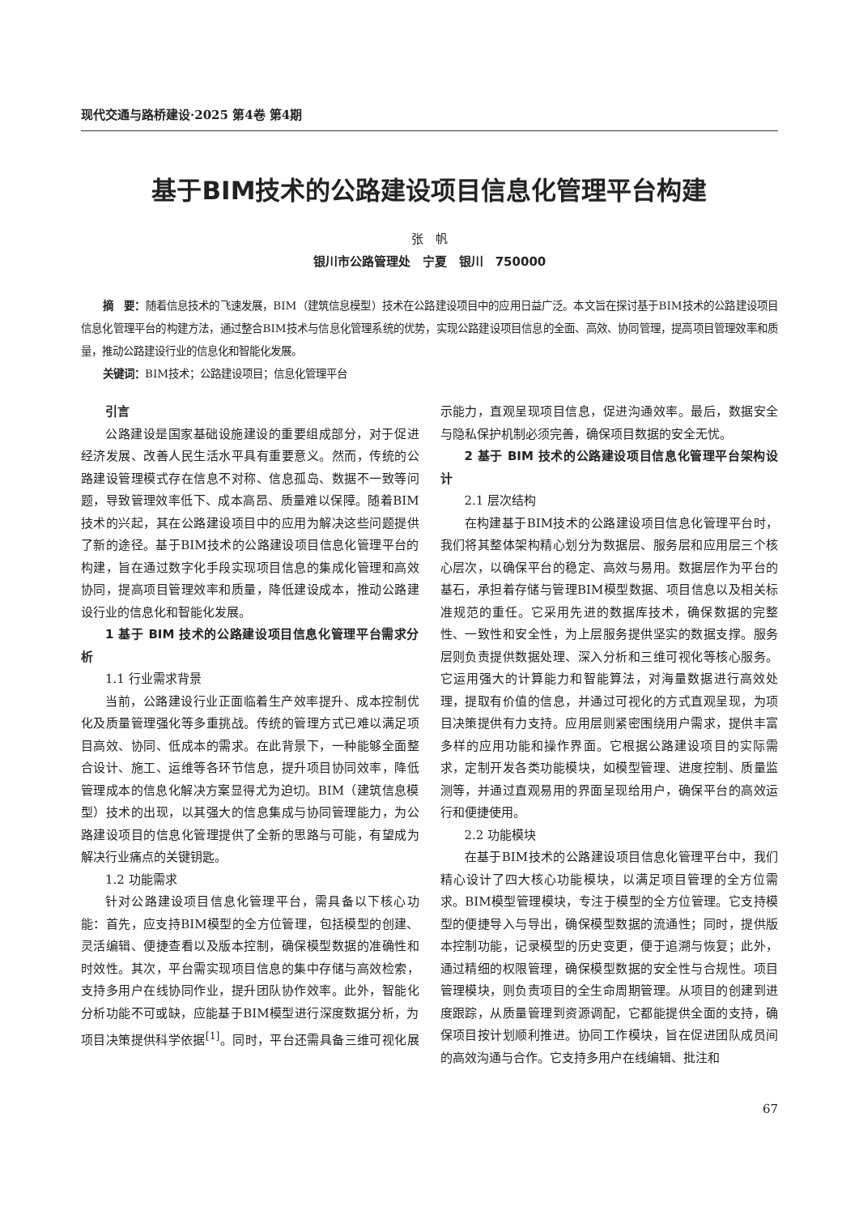现代交通与路桥建设·2025 第4卷 第4期
基于BIM技术的公路建设项目信息化管理平台构建
张　帆
银川市公路管理处　宁夏　银川　750000
摘　要：随着信息技术的飞速发展，BIM（建筑信息模型）技术在公路建设项目中的应用日益广泛。本文旨在探讨基于BIM技术的公路建设项目信息化管理平台的构建方法，通过整合BIM技术与信息化管理系统的优势，实现公路建设项目信息的全面、高效、协同管理，提高项目管理效率和质量，推动公路建设行业的信息化和智能化发展。
关键词：BIM技术；公路建设项目；信息化管理平台
引言
公路建设是国家基础设施建设的重要组成部分，对于促进经济发展、改善人民生活水平具有重要意义。然而，传统的公路建设管理模式存在信息不对称、信息孤岛、数据不一致等问题，导致管理效率低下、成本高昂、质量难以保障。随着BIM技术的兴起，其在公路建设项目中的应用为解决这些问题提供了新的途径。基于BIM技术的公路建设项目信息化管理平台的构建，旨在通过数字化手段实现项目信息的集成化管理和高效协同，提高项目管理效率和质量，降低建设成本，推动公路建设行业的信息化和智能化发展。
1 基于 BIM 技术的公路建设项目信息化管理平台需求分析
1.1 行业需求背景
当前，公路建设行业正面临着生产效率提升、成本控制优化及质量管理强化等多重挑战。传统的管理方式已难以满足项目高效、协同、低成本的需求。在此背景下，一种能够全面整合设计、施工、运维等各环节信息，提升项目协同效率，降低管理成本的信息化解决方案显得尤为迫切。BIM（建筑信息模型）技术的出现，以其强大的信息集成与协同管理能力，为公路建设项目的信息化管理提供了全新的思路与可能，有望成为解决行业痛点的关键钥匙。
1.2 功能需求
针对公路建设项目信息化管理平台，需具备以下核心功能：首先，应支持BIM模型的全方位管理，包括模型的创建、灵活编辑、便捷查看以及版本控制，确保模型数据的准确性和时效性。其次，平台需实现项目信息的集中存储与高效检索，支持多用户在线协同作业，提升团队协作效率。此外，智能化分析功能不可或缺，应能基于BIM模型进行深度数据分析，为项目决策提供科学依据<sup>[1]</sup>。同时，平台还需具备三维可视化展示能力，直观呈现项目信息，促进沟通效率。最后，数据安全与隐私保护机制必须完善，确保项目数据的安全无忧。
2 基于 BIM 技术的公路建设项目信息化管理平台架构设计
2.1 层次结构
在构建基于BIM技术的公路建设项目信息化管理平台时，我们将其整体架构精心划分为数据层、服务层和应用层三个核心层次，以确保平台的稳定、高效与易用。数据层作为平台的基石，承担着存储与管理BIM模型数据、项目信息以及相关标准规范的重任。它采用先进的数据库技术，确保数据的完整性、一致性和安全性，为上层服务提供坚实的数据支撑。服务层则负责提供数据处理、深入分析和三维可视化等核心服务。它运用强大的计算能力和智能算法，对海量数据进行高效处理，提取有价值的信息，并通过可视化的方式直观呈现，为项目决策提供有力支持。应用层则紧密围绕用户需求，提供丰富多样的应用功能和操作界面。它根据公路建设项目的实际需求，定制开发各类功能模块，如模型管理、进度控制、质量监测等，并通过直观易用的界面呈现给用户，确保平台的高效运行和便捷使用。
2.2 功能模块
在基于BIM技术的公路建设项目信息化管理平台中，我们精心设计了四大核心功能模块，以满足项目管理的全方位需求。BIM模型管理模块，专注于模型的全方位管理。它支持模型的便捷导入与导出，确保模型数据的流通性；同时，提供版本控制功能，记录模型的历史变更，便于追溯与恢复；此外，通过精细的权限管理，确保模型数据的安全性与合规性。项目管理模块，则负责项目的全生命周期管理。从项目的创建到进度跟踪，从质量管理到资源调配，它都能提供全面的支持，确保项目按计划顺利推进。协同工作模块，旨在促进团队成员间的高效沟通与合作。它支持多用户在线编辑、批注和
67